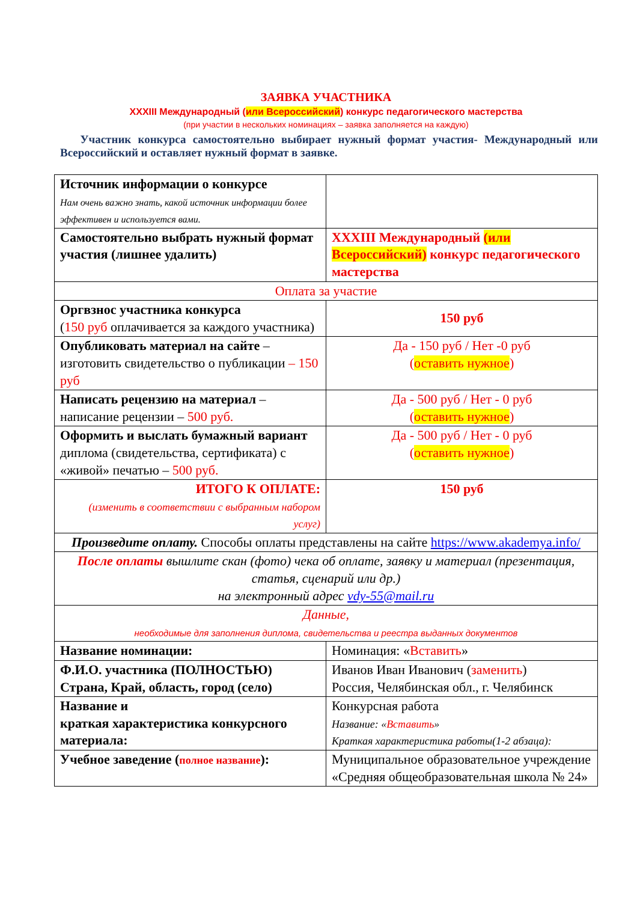ЗАЯВКА УЧАСТНИКА
XXXIII Международный (или Всероссийский) конкурс педагогического мастерства
(при участии в нескольких номинациях – заявка заполняется на каждую)
Участник конкурса самостоятельно выбирает нужный формат участия- Международный или Всероссийский и оставляет нужный формат в заявке.
| Источник информации о конкурсе Нам очень важно знать, какой источник информации более эффективен и используется вами. | |
| Самостоятельно выбрать нужный формат участия (лишнее удалить) | XXXIII Международный (или Всероссийский) конкурс педагогического мастерства |
| Оплата за участие | |
| Оргвзнос участника конкурса ( 150 руб оплачивается за каждого участника) | 150 руб |
| Опубликовать материал на сайте – изготовить свидетельство о публикации – 150 руб | Да - 150 руб / Нет -0 руб ( оставить нужное ) |
| Написать рецензию на материал – написание рецензии – 500 руб. | Да - 500 руб / Нет - 0 руб ( оставить нужное ) |
| Оформить и выслать бумажный вариант диплома (свидетельства, сертификата) с «живой» печатью – 500 руб. | Да - 500 руб / Нет - 0 руб ( оставить нужное ) |
| ИТОГО К ОПЛАТЕ: (изменить в соответствии с выбранным набором услуг) | 150 руб |
| Произведите оплату. Способы оплаты представлены на сайте https://www.akademya.info/ | |
| После оплаты вышлите скан (фото) чека об оплате, заявку и материал (презентация, статья, сценарий или др.) на электронный адрес vdy-55@mail.ru | |
| Данные, необходимые для заполнения диплома, свидетельства и реестра выданных документов | |
| Название номинации: | Номинация: « Вставить » |
| Ф.И.О. участника (ПОЛНОСТЬЮ) Страна, Край, область, город (село) | Иванов Иван Иванович ( заменить ) Россия, Челябинская обл., г. Челябинск |
| Название и краткая характеристика конкурсного материала: | Конкурсная работа Название: « Вставить » Краткая характеристика работы(1-2 абзаца): |
| Учебное заведение ( полное название ): | Муниципальное образовательное учреждение «Средняя общеобразовательная школа № 24» |